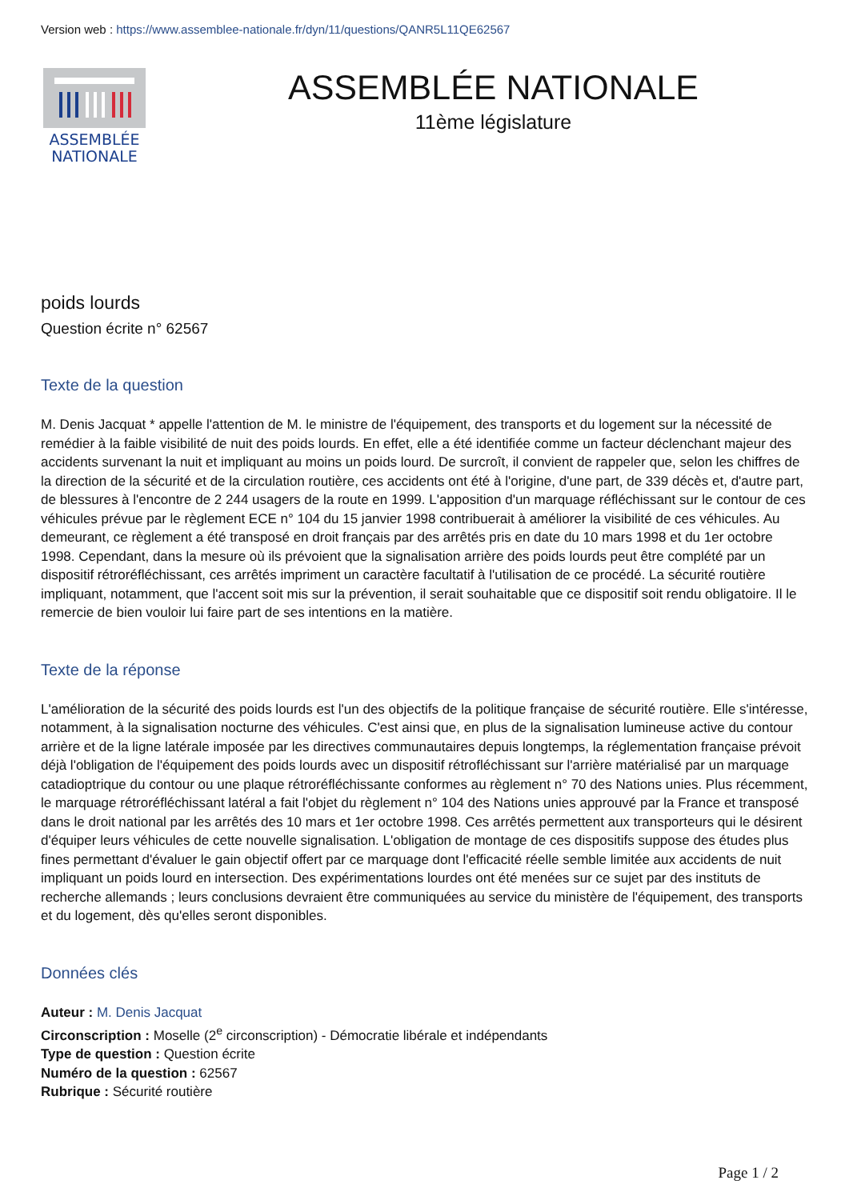Version web : https://www.assemblee-nationale.fr/dyn/11/questions/QANR5L11QE62567
ASSEMBLÉE
NATIONALE
ASSEMBLÉE NATIONALE
11ème législature
poids lourds
Question écrite n° 62567
Texte de la question
M. Denis Jacquat * appelle l'attention de M. le ministre de l'équipement, des transports et du logement sur la nécessité de remédier à la faible visibilité de nuit des poids lourds. En effet, elle a été identifiée comme un facteur déclenchant majeur des accidents survenant la nuit et impliquant au moins un poids lourd. De surcroît, il convient de rappeler que, selon les chiffres de la direction de la sécurité et de la circulation routière, ces accidents ont été à l'origine, d'une part, de 339 décès et, d'autre part, de blessures à l'encontre de 2 244 usagers de la route en 1999. L'apposition d'un marquage réfléchissant sur le contour de ces véhicules prévue par le règlement ECE n° 104 du 15 janvier 1998 contribuerait à améliorer la visibilité de ces véhicules. Au demeurant, ce règlement a été transposé en droit français par des arrêtés pris en date du 10 mars 1998 et du 1er octobre 1998. Cependant, dans la mesure où ils prévoient que la signalisation arrière des poids lourds peut être complété par un dispositif rétroréfléchissant, ces arrêtés impriment un caractère facultatif à l'utilisation de ce procédé. La sécurité routière impliquant, notamment, que l'accent soit mis sur la prévention, il serait souhaitable que ce dispositif soit rendu obligatoire. Il le remercie de bien vouloir lui faire part de ses intentions en la matière.
Texte de la réponse
L'amélioration de la sécurité des poids lourds est l'un des objectifs de la politique française de sécurité routière. Elle s'intéresse, notamment, à la signalisation nocturne des véhicules. C'est ainsi que, en plus de la signalisation lumineuse active du contour arrière et de la ligne latérale imposée par les directives communautaires depuis longtemps, la réglementation française prévoit déjà l'obligation de l'équipement des poids lourds avec un dispositif rétrofléchissant sur l'arrière matérialisé par un marquage catadioptrique du contour ou une plaque rétroréfléchissante conformes au règlement n° 70 des Nations unies. Plus récemment, le marquage rétroréfléchissant latéral a fait l'objet du règlement n° 104 des Nations unies approuvé par la France et transposé dans le droit national par les arrêtés des 10 mars et 1er octobre 1998. Ces arrêtés permettent aux transporteurs qui le désirent d'équiper leurs véhicules de cette nouvelle signalisation. L'obligation de montage de ces dispositifs suppose des études plus fines permettant d'évaluer le gain objectif offert par ce marquage dont l'efficacité réelle semble limitée aux accidents de nuit impliquant un poids lourd en intersection. Des expérimentations lourdes ont été menées sur ce sujet par des instituts de recherche allemands ; leurs conclusions devraient être communiquées au service du ministère de l'équipement, des transports et du logement, dès qu'elles seront disponibles.
Données clés
Auteur : M. Denis Jacquat
Circonscription : Moselle (2<sup>e</sup> circonscription) - Démocratie libérale et indépendants
Type de question : Question écrite
Numéro de la question : 62567
Rubrique : Sécurité routière
Page 1 / 2